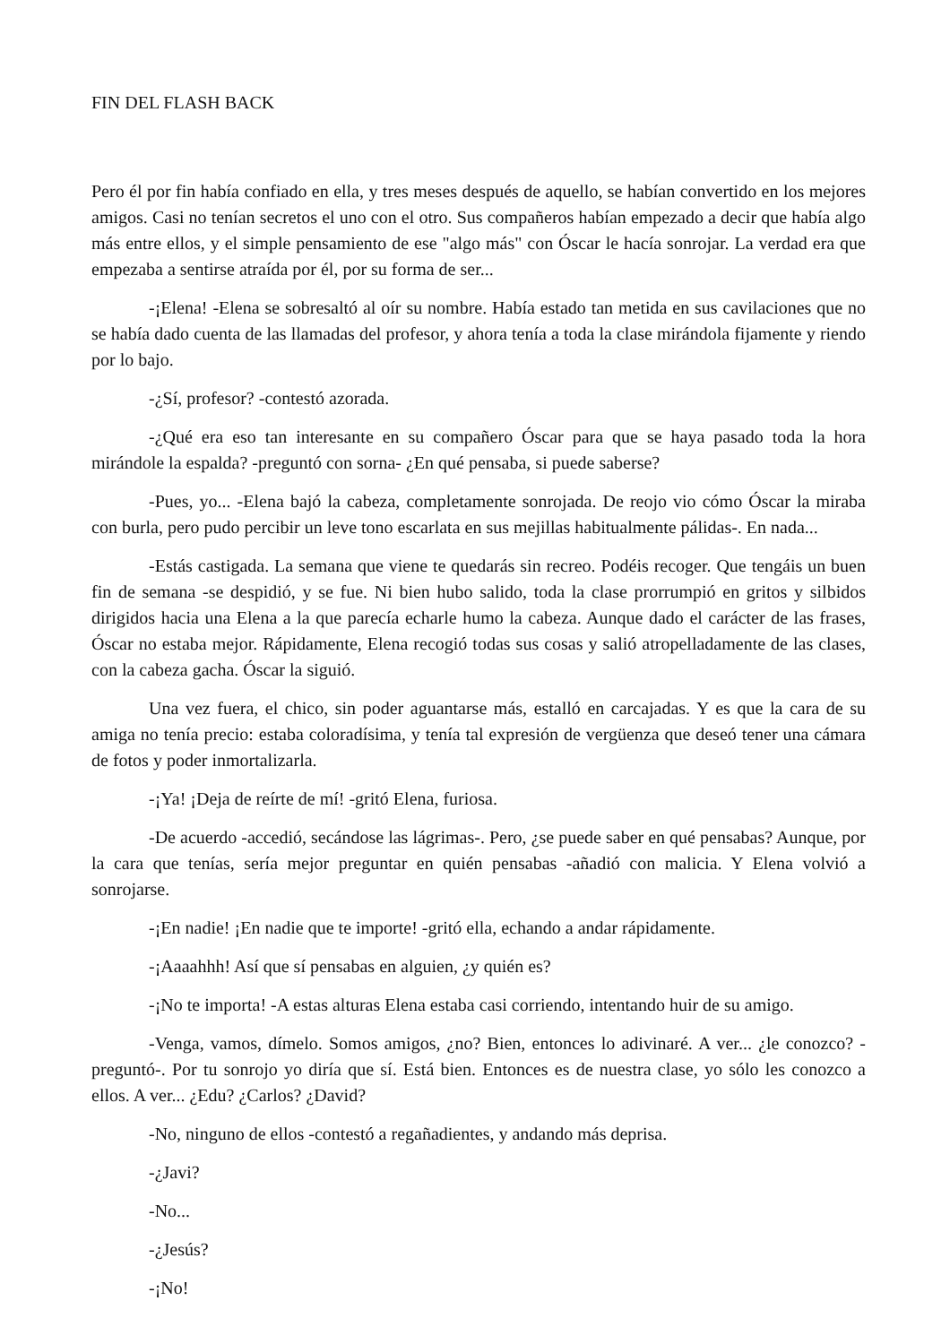FIN DEL FLASH BACK
Pero él por fin había confiado en ella, y tres meses después de aquello, se habían convertido en los mejores amigos. Casi no tenían secretos el uno con el otro. Sus compañeros habían empezado a decir que había algo más entre ellos, y el simple pensamiento de ese "algo más" con Óscar le hacía sonrojar. La verdad era que empezaba a sentirse atraída por él, por su forma de ser...
-¡Elena! -Elena se sobresaltó al oír su nombre. Había estado tan metida en sus cavilaciones que no se había dado cuenta de las llamadas del profesor, y ahora tenía a toda la clase mirándola fijamente y riendo por lo bajo.
-¿Sí, profesor? -contestó azorada.
-¿Qué era eso tan interesante en su compañero Óscar para que se haya pasado toda la hora mirándole la espalda? -preguntó con sorna- ¿En qué pensaba, si puede saberse?
-Pues, yo... -Elena bajó la cabeza, completamente sonrojada. De reojo vio cómo Óscar la miraba con burla, pero pudo percibir un leve tono escarlata en sus mejillas habitualmente pálidas-. En nada...
-Estás castigada. La semana que viene te quedarás sin recreo. Podéis recoger. Que tengáis un buen fin de semana -se despidió, y se fue. Ni bien hubo salido, toda la clase prorrumpió en gritos y silbidos dirigidos hacia una Elena a la que parecía echarle humo la cabeza. Aunque dado el carácter de las frases, Óscar no estaba mejor. Rápidamente, Elena recogió todas sus cosas y salió atropelladamente de las clases, con la cabeza gacha. Óscar la siguió.
Una vez fuera, el chico, sin poder aguantarse más, estalló en carcajadas. Y es que la cara de su amiga no tenía precio: estaba coloradísima, y tenía tal expresión de vergüenza que deseó tener una cámara de fotos y poder inmortalizarla.
-¡Ya! ¡Deja de reírte de mí! -gritó Elena, furiosa.
-De acuerdo -accedió, secándose las lágrimas-. Pero, ¿se puede saber en qué pensabas? Aunque, por la cara que tenías, sería mejor preguntar en quién pensabas -añadió con malicia. Y Elena volvió a sonrojarse.
-¡En nadie! ¡En nadie que te importe! -gritó ella, echando a andar rápidamente.
-¡Aaaahhh! Así que sí pensabas en alguien, ¿y quién es?
-¡No te importa! -A estas alturas Elena estaba casi corriendo, intentando huir de su amigo.
-Venga, vamos, dímelo. Somos amigos, ¿no? Bien, entonces lo adivinaré. A ver... ¿le conozco? -preguntó-. Por tu sonrojo yo diría que sí. Está bien. Entonces es de nuestra clase, yo sólo les conozco a ellos. A ver... ¿Edu? ¿Carlos? ¿David?
-No, ninguno de ellos -contestó a regañadientes, y andando más deprisa.
-¿Javi?
-No...
-¿Jesús?
-¡No!